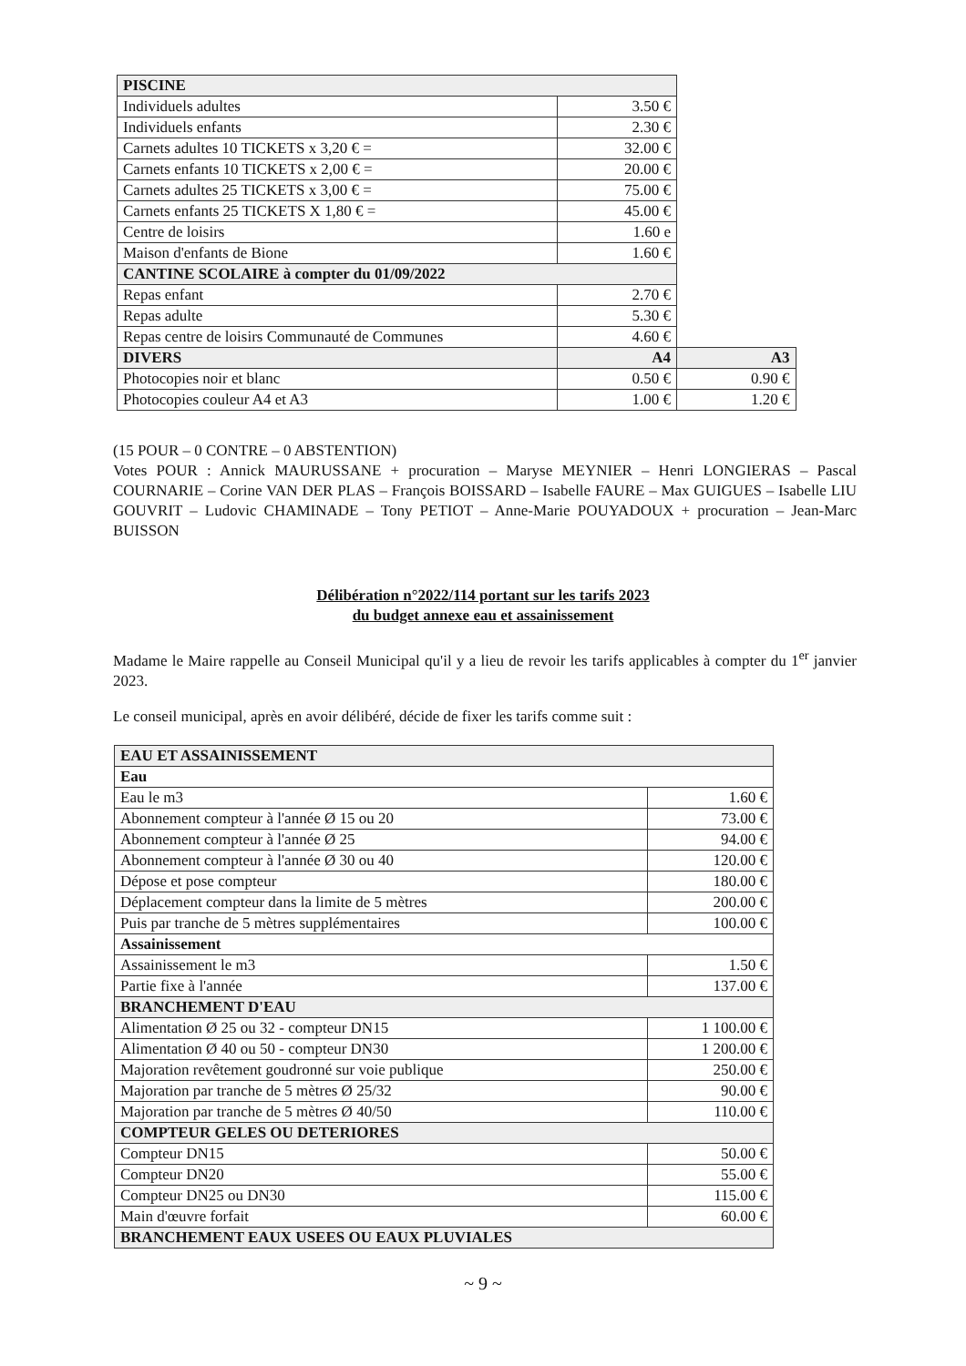| PISCINE | | |
| --- | --- | --- |
| Individuels adultes | 3.50 € | |
| Individuels enfants | 2.30 € | |
| Carnets adultes 10 TICKETS x 3,20 € = | 32.00 € | |
| Carnets enfants 10 TICKETS x 2,00 € = | 20.00 € | |
| Carnets adultes 25 TICKETS x 3,00 € = | 75.00 € | |
| Carnets enfants 25 TICKETS X 1,80 € = | 45.00 € | |
| Centre de loisirs | 1.60 e | |
| Maison d'enfants de Bione | 1.60 € | |
| CANTINE SCOLAIRE à compter du 01/09/2022 | | |
| Repas enfant | 2.70 € | |
| Repas adulte | 5.30 € | |
| Repas centre de loisirs Communauté de Communes | 4.60 € | |
| DIVERS | A4 | A3 |
| Photocopies noir et blanc | 0.50 € | 0.90 € |
| Photocopies couleur A4 et A3 | 1.00 € | 1.20 € |
(15 POUR – 0 CONTRE – 0 ABSTENTION)
Votes POUR : Annick MAURUSSANE + procuration – Maryse MEYNIER – Henri LONGIERAS – Pascal COURNARIE – Corine VAN DER PLAS – François BOISSARD – Isabelle FAURE – Max GUIGUES – Isabelle LIU GOUVRIT – Ludovic CHAMINADE – Tony PETIOT – Anne-Marie POUYADOUX + procuration – Jean-Marc BUISSON
Délibération n°2022/114 portant sur les tarifs 2023
du budget annexe eau et assainissement
Madame le Maire rappelle au Conseil Municipal qu'il y a lieu de revoir les tarifs applicables à compter du 1<sup>er</sup> janvier 2023.
Le conseil municipal, après en avoir délibéré, décide de fixer les tarifs comme suit :
| EAU ET ASSAINISSEMENT | |
| --- | --- |
| Eau | |
| Eau le m3 | 1.60 € |
| Abonnement compteur à l'année Ø 15 ou 20 | 73.00 € |
| Abonnement compteur à l'année Ø 25 | 94.00 € |
| Abonnement compteur à l'année Ø 30 ou 40 | 120.00 € |
| Dépose et pose compteur | 180.00 € |
| Déplacement compteur dans la limite de 5 mètres | 200.00 € |
| Puis par tranche de 5 mètres supplémentaires | 100.00 € |
| Assainissement | |
| Assainissement le m3 | 1.50 € |
| Partie fixe à l'année | 137.00 € |
| BRANCHEMENT D'EAU | |
| Alimentation Ø 25 ou 32 - compteur DN15 | 1 100.00 € |
| Alimentation Ø 40 ou 50 - compteur DN30 | 1 200.00 € |
| Majoration revêtement goudronné sur voie publique | 250.00 € |
| Majoration par tranche de 5 mètres Ø 25/32 | 90.00 € |
| Majoration par tranche de 5 mètres Ø 40/50 | 110.00 € |
| COMPTEUR GELES OU DETERIORES | |
| Compteur DN15 | 50.00 € |
| Compteur DN20 | 55.00 € |
| Compteur DN25 ou DN30 | 115.00 € |
| Main d'œuvre forfait | 60.00 € |
| BRANCHEMENT EAUX USEES OU EAUX PLUVIALES | |
~ 9 ~